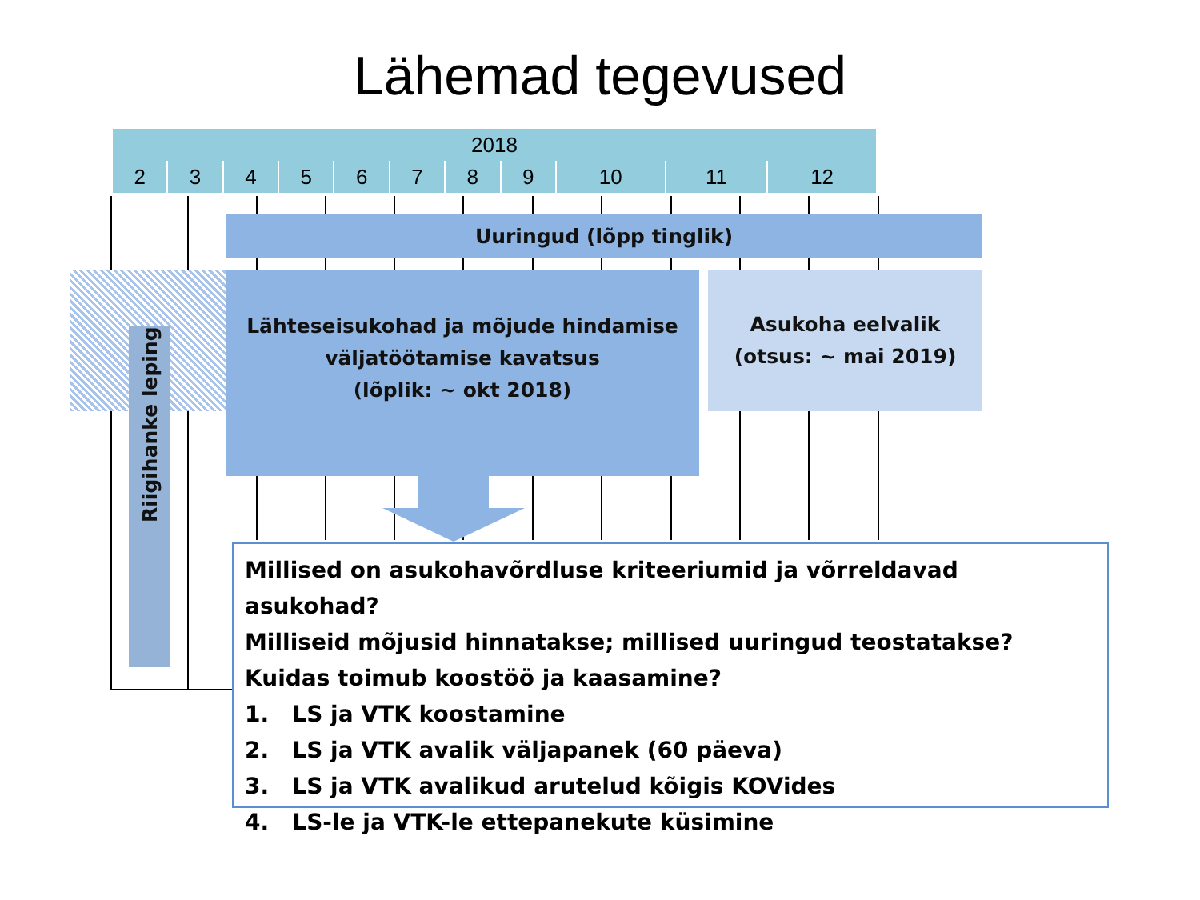Lähemad tegevused
| 2018 | | | | | | | | | | |
| --- | --- | --- | --- | --- | --- | --- | --- | --- | --- | --- |
| 2 | 3 | 4 | 5 | 6 | 7 | 8 | 9 | 10 | 11 | 12 |
Uuringud (lõpp tinglik)
Lähteseisukohad ja mõjude hindamise
väljatöötamise kavatsus
(lõplik: ~ okt 2018)
Asukoha eelvalik
(otsus: ~ mai 2019)
Riigihanke leping
Millised on asukohavõrdluse kriteeriumid ja võrreldavad asukohad?
Milliseid mõjusid hinnatakse; millised uuringud teostatakse?
Kuidas toimub koostöö ja kaasamine?
1. LS ja VTK koostamine
2. LS ja VTK avalik väljapanek (60 päeva)
3. LS ja VTK avalikud arutelud kõigis KOVides
4. LS-le ja VTK-le ettepanekute küsimine